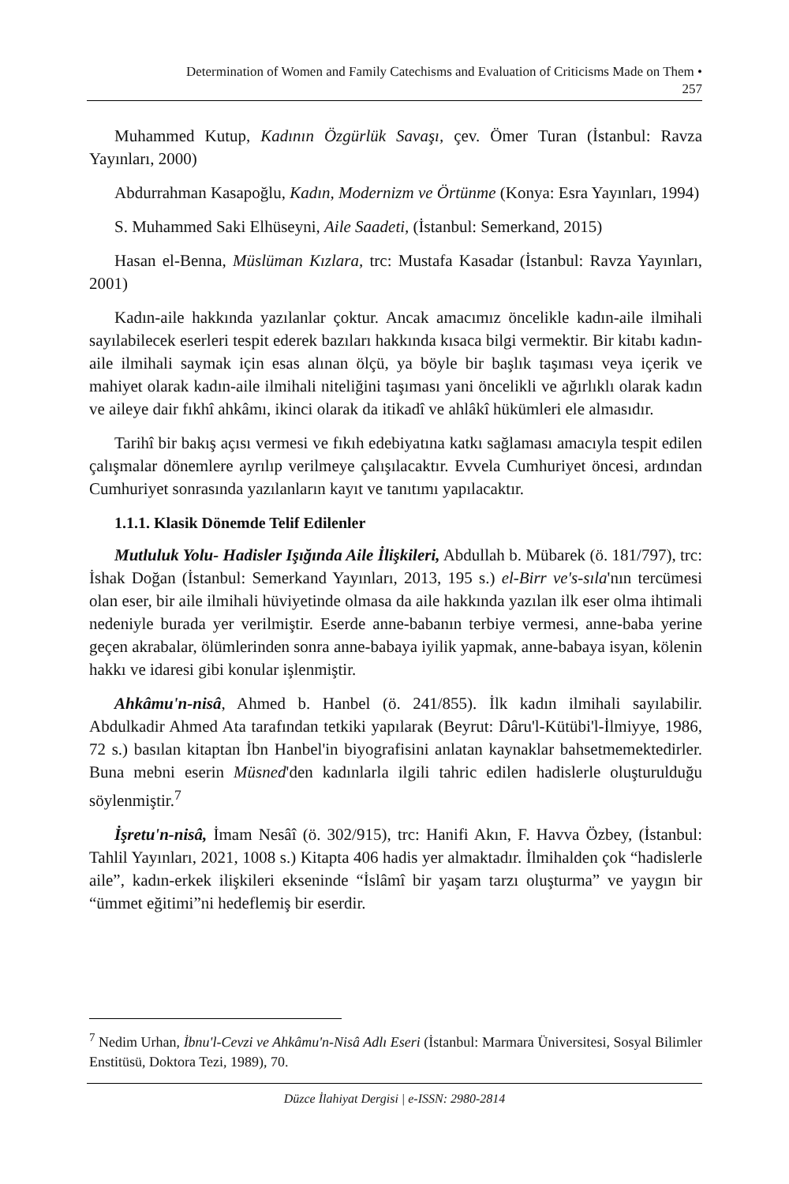Determination of Women and Family Catechisms and Evaluation of Criticisms Made on Them •
257
Muhammed Kutup, Kadının Özgürlük Savaşı, çev. Ömer Turan (İstanbul: Ravza Yayınları, 2000)
Abdurrahman Kasapoğlu, Kadın, Modernizm ve Örtünme (Konya: Esra Yayınları, 1994)
S. Muhammed Saki Elhüseyni, Aile Saadeti, (İstanbul: Semerkand, 2015)
Hasan el-Benna, Müslüman Kızlara, trc: Mustafa Kasadar (İstanbul: Ravza Yayınları, 2001)
Kadın-aile hakkında yazılanlar çoktur. Ancak amacımız öncelikle kadın-aile ilmihali sayılabilecek eserleri tespit ederek bazıları hakkında kısaca bilgi vermektir. Bir kitabı kadın-aile ilmihali saymak için esas alınan ölçü, ya böyle bir başlık taşıması veya içerik ve mahiyet olarak kadın-aile ilmihali niteliğini taşıması yani öncelikli ve ağırlıklı olarak kadın ve aileye dair fıkhî ahkâmı, ikinci olarak da itikadî ve ahlâkî hükümleri ele almasıdır.
Tarihî bir bakış açısı vermesi ve fıkıh edebiyatına katkı sağlaması amacıyla tespit edilen çalışmalar dönemlere ayrılıp verilmeye çalışılacaktır. Evvela Cumhuriyet öncesi, ardından Cumhuriyet sonrasında yazılanların kayıt ve tanıtımı yapılacaktır.
1.1.1. Klasik Dönemde Telif Edilenler
Mutluluk Yolu- Hadisler Işığında Aile İlişkileri, Abdullah b. Mübarek (ö. 181/797), trc: İshak Doğan (İstanbul: Semerkand Yayınları, 2013, 195 s.) el-Birr ve's-sıla'nın tercümesi olan eser, bir aile ilmihali hüviyetinde olmasa da aile hakkında yazılan ilk eser olma ihtimali nedeniyle burada yer verilmiştir. Eserde anne-babanın terbiye vermesi, anne-baba yerine geçen akrabalar, ölümlerinden sonra anne-babaya iyilik yapmak, anne-babaya isyan, kölenin hakkı ve idaresi gibi konular işlenmiştir.
Ahkâmu'n-nisâ, Ahmed b. Hanbel (ö. 241/855). İlk kadın ilmihali sayılabilir. Abdulkadir Ahmed Ata tarafından tetkiki yapılarak (Beyrut: Dâru'l-Kütübi'l-İlmiyye, 1986, 72 s.) basılan kitaptan İbn Hanbel'in biyografisini anlatan kaynaklar bahsetmemektedirler. Buna mebni eserin Müsned'den kadınlarla ilgili tahric edilen hadislerle oluşturulduğu söylenmiştir.<sup>7</sup>
İşretu'n-nisâ, İmam Nesâî (ö. 302/915), trc: Hanifi Akın, F. Havva Özbey, (İstanbul: Tahlil Yayınları, 2021, 1008 s.) Kitapta 406 hadis yer almaktadır. İlmihalden çok “hadislerle aile”, kadın-erkek ilişkileri ekseninde “İslâmî bir yaşam tarzı oluşturma” ve yaygın bir “ümmet eğitimi”ni hedeflemiş bir eserdir.
<sup>7</sup> Nedim Urhan, İbnu'l-Cevzi ve Ahkâmu'n-Nisâ Adlı Eseri (İstanbul: Marmara Üniversitesi, Sosyal Bilimler Enstitüsü, Doktora Tezi, 1989), 70.
Düzce İlahiyat Dergisi | e-ISSN: 2980-2814